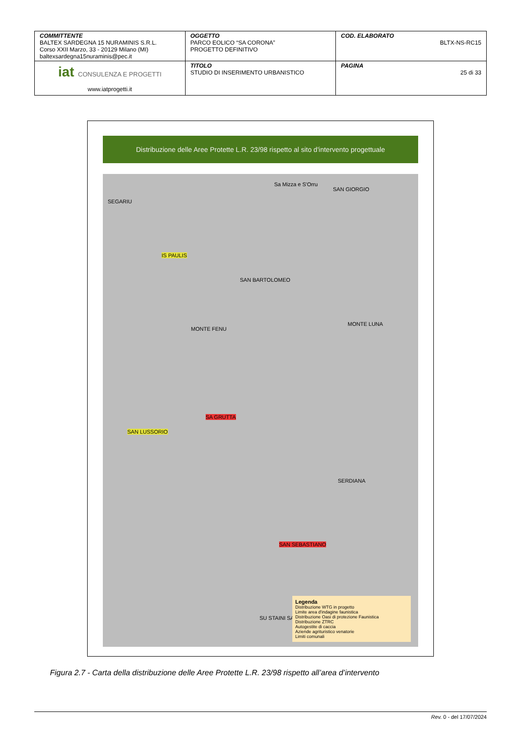| COMMITTENTE BALTEX SARDEGNA 15 NURAMINIS S.R.L. Corso XXII Marzo, 33 - 20129 Milano (MI) baltexsardegna15nuraminis@pec.it | OGGETTO PARCO EOLICO “SA CORONA” PROGETTO DEFINITIVO | COD. ELABORATO BLTX-NS-RC15 |
| iat CONSULENZA E PROGETTI www.iatprogetti.it | TITOLO STUDIO DI INSERIMENTO URBANISTICO | PAGINA 25 di 33 |
Distribuzione delle Aree Protette L.R. 23/98 rispetto al sito d'intervento progettuale
SEGARIU
IS PAULIS
Sa Mizza e S'Orru
SAN GIORGIO
SAN BARTOLOMEO
MONTE FENU
MONTE LUNA
SAN LUSSORIO
SA GRUTTA
SAN SEBASTIANO
SU STAINI SALIU
SERDIANA
Legenda
Distribuzione WTG in progetto
Limite area d'indagine faunistica
Distribuzione Oasi di protezione Faunistica
Distribuzione ZTRC
Autogestite di caccia
Aziende agrituristico venatorie
Limiti comunali
Figura 2.7 - Carta della distribuzione delle Aree Protette L.R. 23/98 rispetto all’area d’intervento
Rev. 0 - del 17/07/2024